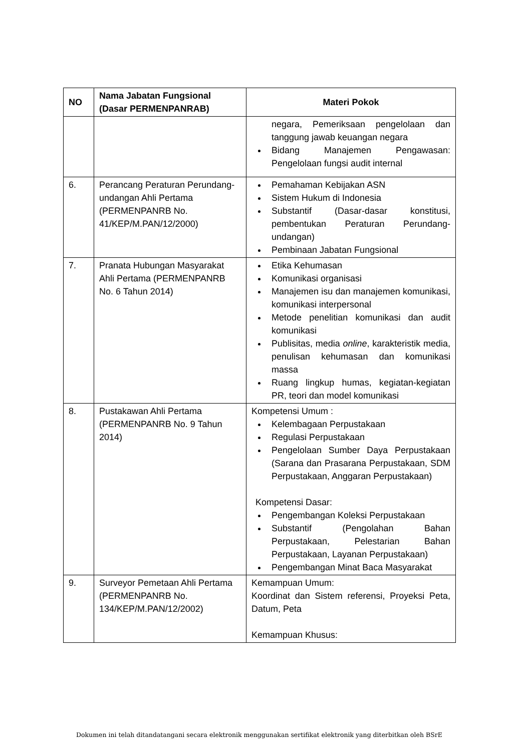| NO | Nama Jabatan Fungsional (Dasar PERMENPANRAB) | Materi Pokok |
| --- | --- | --- |
| | | negara, Pemeriksaan pengelolaan dan tanggung jawab keuangan negara Bidang Manajemen Pengawasan: Pengelolaan fungsi audit internal |
| 6. | Perancang Peraturan Perundang-undangan Ahli Pertama (PERMENPANRB No. 41/KEP/M.PAN/12/2000) | Pemahaman Kebijakan ASN Sistem Hukum di Indonesia Substantif (Dasar-dasar konstitusi, pembentukan Peraturan Perundang-undangan) Pembinaan Jabatan Fungsional |
| 7. | Pranata Hubungan Masyarakat Ahli Pertama (PERMENPANRB No. 6 Tahun 2014) | Etika Kehumasan Komunikasi organisasi Manajemen isu dan manajemen komunikasi, komunikasi interpersonal Metode penelitian komunikasi dan audit komunikasi Publisitas, media online , karakteristik media, penulisan kehumasan dan komunikasi massa Ruang lingkup humas, kegiatan-kegiatan PR, teori dan model komunikasi |
| 8. | Pustakawan Ahli Pertama (PERMENPANRB No. 9 Tahun 2014) | Kompetensi Umum : Kelembagaan Perpustakaan Regulasi Perpustakaan Pengelolaan Sumber Daya Perpustakaan (Sarana dan Prasarana Perpustakaan, SDM Perpustakaan, Anggaran Perpustakaan) Kompetensi Dasar: Pengembangan Koleksi Perpustakaan Substantif (Pengolahan Bahan Perpustakaan, Pelestarian Bahan Perpustakaan, Layanan Perpustakaan) Pengembangan Minat Baca Masyarakat |
| 9. | Surveyor Pemetaan Ahli Pertama (PERMENPANRB No. 134/KEP/M.PAN/12/2002) | Kemampuan Umum: Koordinat dan Sistem referensi, Proyeksi Peta, Datum, Peta Kemampuan Khusus: |
Dokumen ini telah ditandatangani secara elektronik menggunakan sertifikat elektronik yang diterbitkan oleh BSrE